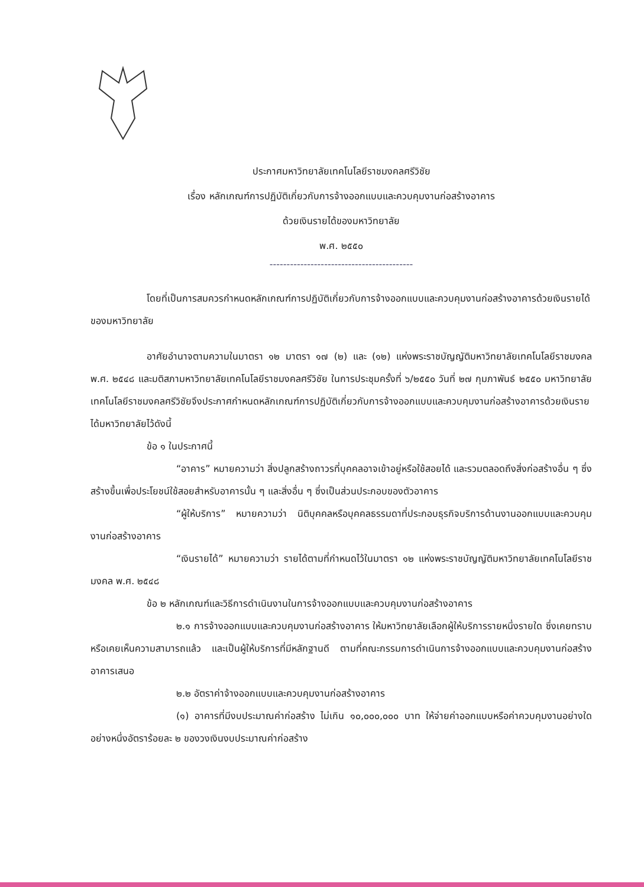ประกาศมหาวิทยาลัยเทคโนโลยีราชมงคลศรีวิชัย
เรื่อง หลักเกณฑ์การปฏิบัติเกี่ยวกับการจ้างออกแบบและควบคุมงานก่อสร้างอาคาร
ด้วยเงินรายได้ของมหาวิทยาลัย
พ.ศ. ๒๕๕๐
------------------------------------------
โดยที่เป็นการสมควรกำหนดหลักเกณฑ์การปฏิบัติเกี่ยวกับการจ้างออกแบบและควบคุมงานก่อสร้างอาคารด้วยเงินรายได้ของมหาวิทยาลัย
อาศัยอำนาจตามความในมาตรา ๑๒ มาตรา ๑๗ (๒) และ (๑๒) แห่งพระราชบัญญัติมหาวิทยาลัยเทคโนโลยีราชมงคล พ.ศ. ๒๕๔๘ และมติสภามหาวิทยาลัยเทคโนโลยีราชมงคลศรีวิชัย ในการประชุมครั้งที่ ๖/๒๕๕๐ วันที่ ๒๗ กุมภาพันธ์ ๒๕๕๐ มหาวิทยาลัยเทคโนโลยีราชมงคลศรีวิชัยจึงประกาศกำหนดหลักเกณฑ์การปฏิบัติเกี่ยวกับการจ้างออกแบบและควบคุมงานก่อสร้างอาคารด้วยเงินรายได้มหาวิทยาลัยไว้ดังนี้
ข้อ ๑ ในประกาศนี้
“อาคาร” หมายความว่า สิ่งปลูกสร้างถาวรที่บุคคลอาจเข้าอยู่หรือใช้สอยได้ และรวมตลอดถึงสิ่งก่อสร้างอื่น ๆ ซึ่งสร้างขึ้นเพื่อประโยชน์ใช้สอยสำหรับอาคารนั้น ๆ และสิ่งอื่น ๆ ซึ่งเป็นส่วนประกอบของตัวอาคาร
“ผู้ให้บริการ” หมายความว่า นิติบุคคลหรือบุคคลธรรมดาที่ประกอบธุรกิจบริการด้านงานออกแบบและควบคุมงานก่อสร้างอาคาร
“เงินรายได้” หมายความว่า รายได้ตามที่กำหนดไว้ในมาตรา ๑๒ แห่งพระราชบัญญัติมหาวิทยาลัยเทคโนโลยีราชมงคล พ.ศ. ๒๕๔๘
ข้อ ๒ หลักเกณฑ์และวิธีการดำเนินงานในการจ้างออกแบบและควบคุมงานก่อสร้างอาคาร
๒.๑ การจ้างออกแบบและควบคุมงานก่อสร้างอาคาร ให้มหาวิทยาลัยเลือกผู้ให้บริการรายหนึ่งรายใด ซึ่งเคยทราบหรือเคยเห็นความสามารถแล้ว และเป็นผู้ให้บริการที่มีหลักฐานดี ตามที่คณะกรรมการดำเนินการจ้างออกแบบและควบคุมงานก่อสร้างอาคารเสนอ
๒.๒ อัตราค่าจ้างออกแบบและควบคุมงานก่อสร้างอาคาร
(๑) อาคารที่มีงบประมาณค่าก่อสร้าง ไม่เกิน ๑๐,๐๐๐,๐๐๐ บาท ให้จ่ายค่าออกแบบหรือค่าควบคุมงานอย่างใดอย่างหนึ่งอัตราร้อยละ ๒ ของวงเงินงบประมาณค่าก่อสร้าง